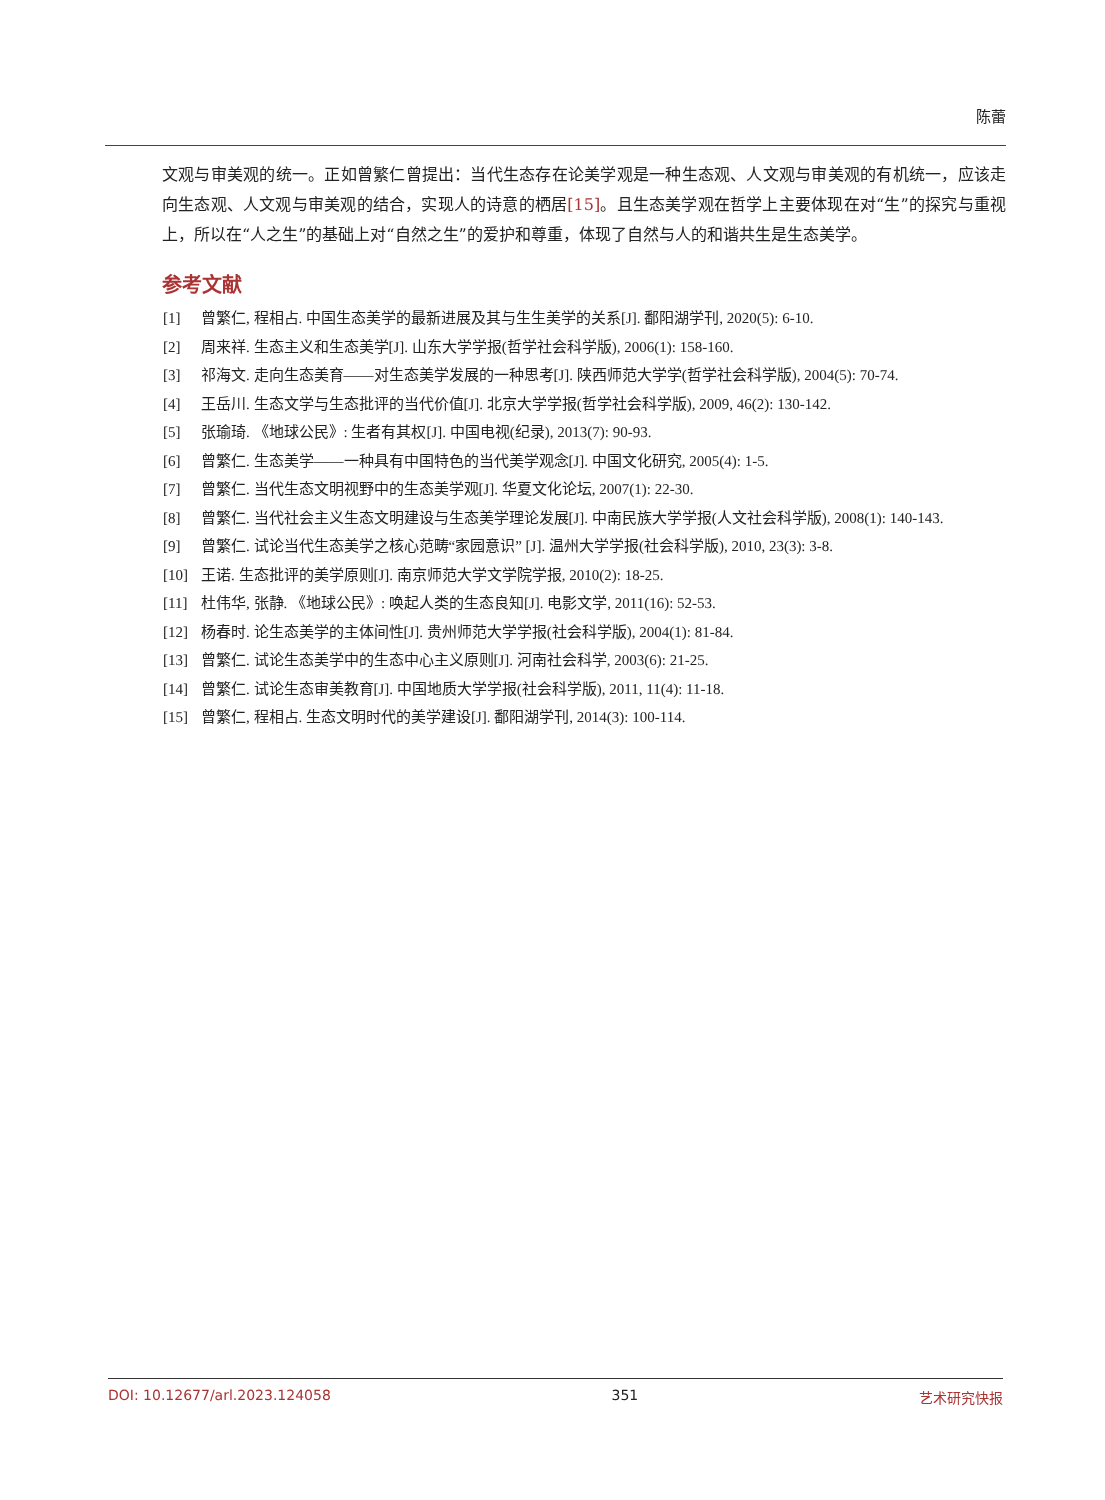陈蕾
文观与审美观的统一。正如曾繁仁曾提出：当代生态存在论美学观是一种生态观、人文观与审美观的有机统一，应该走向生态观、人文观与审美观的结合，实现人的诗意的栖居[15]。且生态美学观在哲学上主要体现在对“生”的探究与重视上，所以在“人之生”的基础上对“自然之生”的爱护和尊重，体现了自然与人的和谐共生是生态美学。
参考文献
[1] 曾繁仁, 程相占. 中国生态美学的最新进展及其与生生美学的关系[J]. 鄱阳湖学刊, 2020(5): 6-10.
[2] 周来祥. 生态主义和生态美学[J]. 山东大学学报(哲学社会科学版), 2006(1): 158-160.
[3] 祁海文. 走向生态美育——对生态美学发展的一种思考[J]. 陕西师范大学学(哲学社会科学版), 2004(5): 70-74.
[4] 王岳川. 生态文学与生态批评的当代价值[J]. 北京大学学报(哲学社会科学版), 2009, 46(2): 130-142.
[5] 张瑜琦. 《地球公民》: 生者有其权[J]. 中国电视(纪录), 2013(7): 90-93.
[6] 曾繁仁. 生态美学——一种具有中国特色的当代美学观念[J]. 中国文化研究, 2005(4): 1-5.
[7] 曾繁仁. 当代生态文明视野中的生态美学观[J]. 华夏文化论坛, 2007(1): 22-30.
[8] 曾繁仁. 当代社会主义生态文明建设与生态美学理论发展[J]. 中南民族大学学报(人文社会科学版), 2008(1): 140-143.
[9] 曾繁仁. 试论当代生态美学之核心范畴“家园意识” [J]. 温州大学学报(社会科学版), 2010, 23(3): 3-8.
[10] 王诺. 生态批评的美学原则[J]. 南京师范大学文学院学报, 2010(2): 18-25.
[11] 杜伟华, 张静. 《地球公民》: 唤起人类的生态良知[J]. 电影文学, 2011(16): 52-53.
[12] 杨春时. 论生态美学的主体间性[J]. 贵州师范大学学报(社会科学版), 2004(1): 81-84.
[13] 曾繁仁. 试论生态美学中的生态中心主义原则[J]. 河南社会科学, 2003(6): 21-25.
[14] 曾繁仁. 试论生态审美教育[J]. 中国地质大学学报(社会科学版), 2011, 11(4): 11-18.
[15] 曾繁仁, 程相占. 生态文明时代的美学建设[J]. 鄱阳湖学刊, 2014(3): 100-114.
DOI: 10.12677/arl.2023.124058 351 艺术研究快报